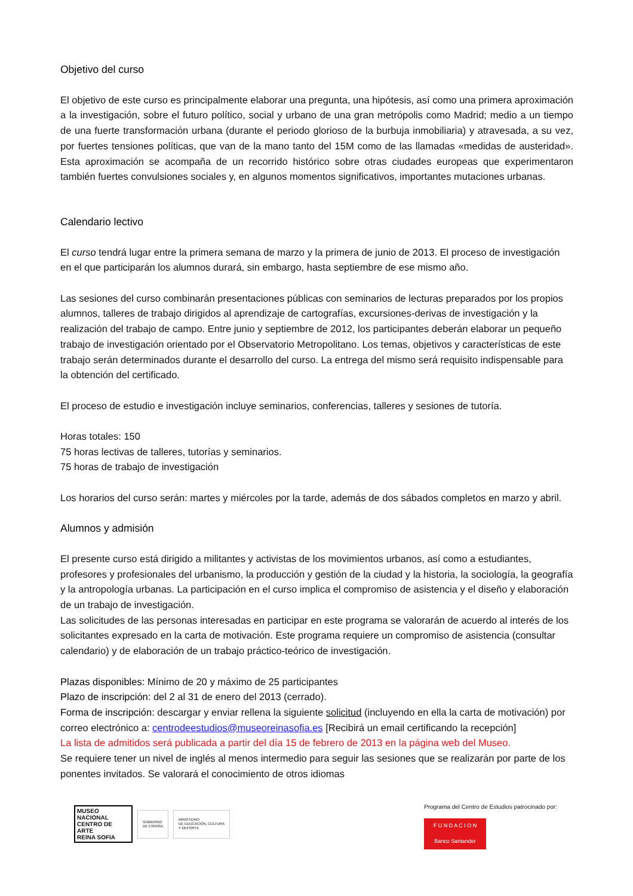Objetivo del curso
El objetivo de este curso es principalmente elaborar una pregunta, una hipótesis, así como una primera aproximación a la investigación, sobre el futuro político, social y urbano de una gran metrópolis como Madrid; medio a un tiempo de una fuerte transformación urbana (durante el periodo glorioso de la burbuja inmobiliaria) y atravesada, a su vez, por fuertes tensiones políticas, que van de la mano tanto del 15M como de las llamadas «medidas de austeridad». Esta aproximación se acompaña de un recorrido histórico sobre otras ciudades europeas que experimentaron también fuertes convulsiones sociales y, en algunos momentos significativos, importantes mutaciones urbanas.
Calendario lectivo
El curso tendrá lugar entre la primera semana de marzo y la primera de junio de 2013. El proceso de investigación en el que participarán los alumnos durará, sin embargo, hasta septiembre de ese mismo año.
Las sesiones del curso combinarán presentaciones públicas con seminarios de lecturas preparados por los propios alumnos, talleres de trabajo dirigidos al aprendizaje de cartografías, excursiones-derivas de investigación y la realización del trabajo de campo. Entre junio y septiembre de 2012, los participantes deberán elaborar un pequeño trabajo de investigación orientado por el Observatorio Metropolitano. Los temas, objetivos y características de este trabajo serán determinados durante el desarrollo del curso. La entrega del mismo será requisito indispensable para la obtención del certificado.
El proceso de estudio e investigación incluye seminarios, conferencias, talleres y sesiones de tutoría.
Horas totales: 150
75 horas lectivas de talleres, tutorías y seminarios.
75 horas de trabajo de investigación
Los horarios del curso serán: martes y miércoles por la tarde, además de dos sábados completos en marzo y abril.
Alumnos y admisión
El presente curso está dirigido a militantes y activistas de los movimientos urbanos, así como a estudiantes, profesores y profesionales del urbanismo, la producción y gestión de la ciudad y la historia, la sociología, la geografía y la antropología urbanas. La participación en el curso implica el compromiso de asistencia y el diseño y elaboración de un trabajo de investigación.
Las solicitudes de las personas interesadas en participar en este programa se valorarán de acuerdo al interés de los solicitantes expresado en la carta de motivación. Este programa requiere un compromiso de asistencia (consultar calendario) y de elaboración de un trabajo práctico-teórico de investigación.
Plazas disponibles: Mínimo de 20 y máximo de 25 participantes
Plazo de inscripción: del 2 al 31 de enero del 2013 (cerrado).
Forma de inscripción: descargar y enviar rellena la siguiente solicitud (incluyendo en ella la carta de motivación) por correo electrónico a: centrodeestudios@museoreinasofia.es [Recibirá un email certificando la recepción]
La lista de admitidos será publicada a partir del día 15 de febrero de 2013 en la página web del Museo.
Se requiere tener un nivel de inglés al menos intermedio para seguir las sesiones que se realizarán por parte de los ponentes invitados. Se valorará el conocimiento de otros idiomas
MUSEO NACIONAL
CENTRO DE ARTE
REINA SOFIA
GOBIERNO
DE ESPAÑA
MINISTERIO
DE EDUCACIÓN, CULTURA
Y DEPORTE
Programa del Centro de Estudios patrocinado por:
F U N D A C I O N
Banco Santander